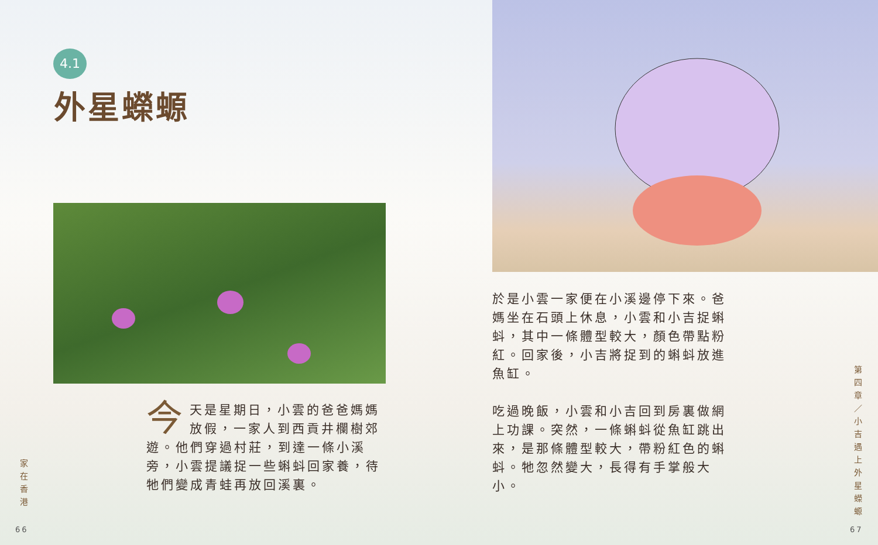4.1
外星蠑螈
今天是星期日，小雲的爸爸媽媽放假，一家人到西貢井欄樹郊遊。他們穿過村莊，到達一條小溪旁，小雲提議捉一些蝌蚪回家養，待牠們變成青蛙再放回溪裏。
家在香港
66
於是小雲一家便在小溪邊停下來。爸媽坐在石頭上休息，小雲和小吉捉蝌蚪，其中一條體型較大，顏色帶點粉紅。回家後，小吉將捉到的蝌蚪放進魚缸。
吃過晚飯，小雲和小吉回到房裏做網上功課。突然，一條蝌蚪從魚缸跳出來，是那條體型較大，帶粉紅色的蝌蚪。牠忽然變大，長得有手掌般大小。
第四章／小吉遇上外星蠑螈
67